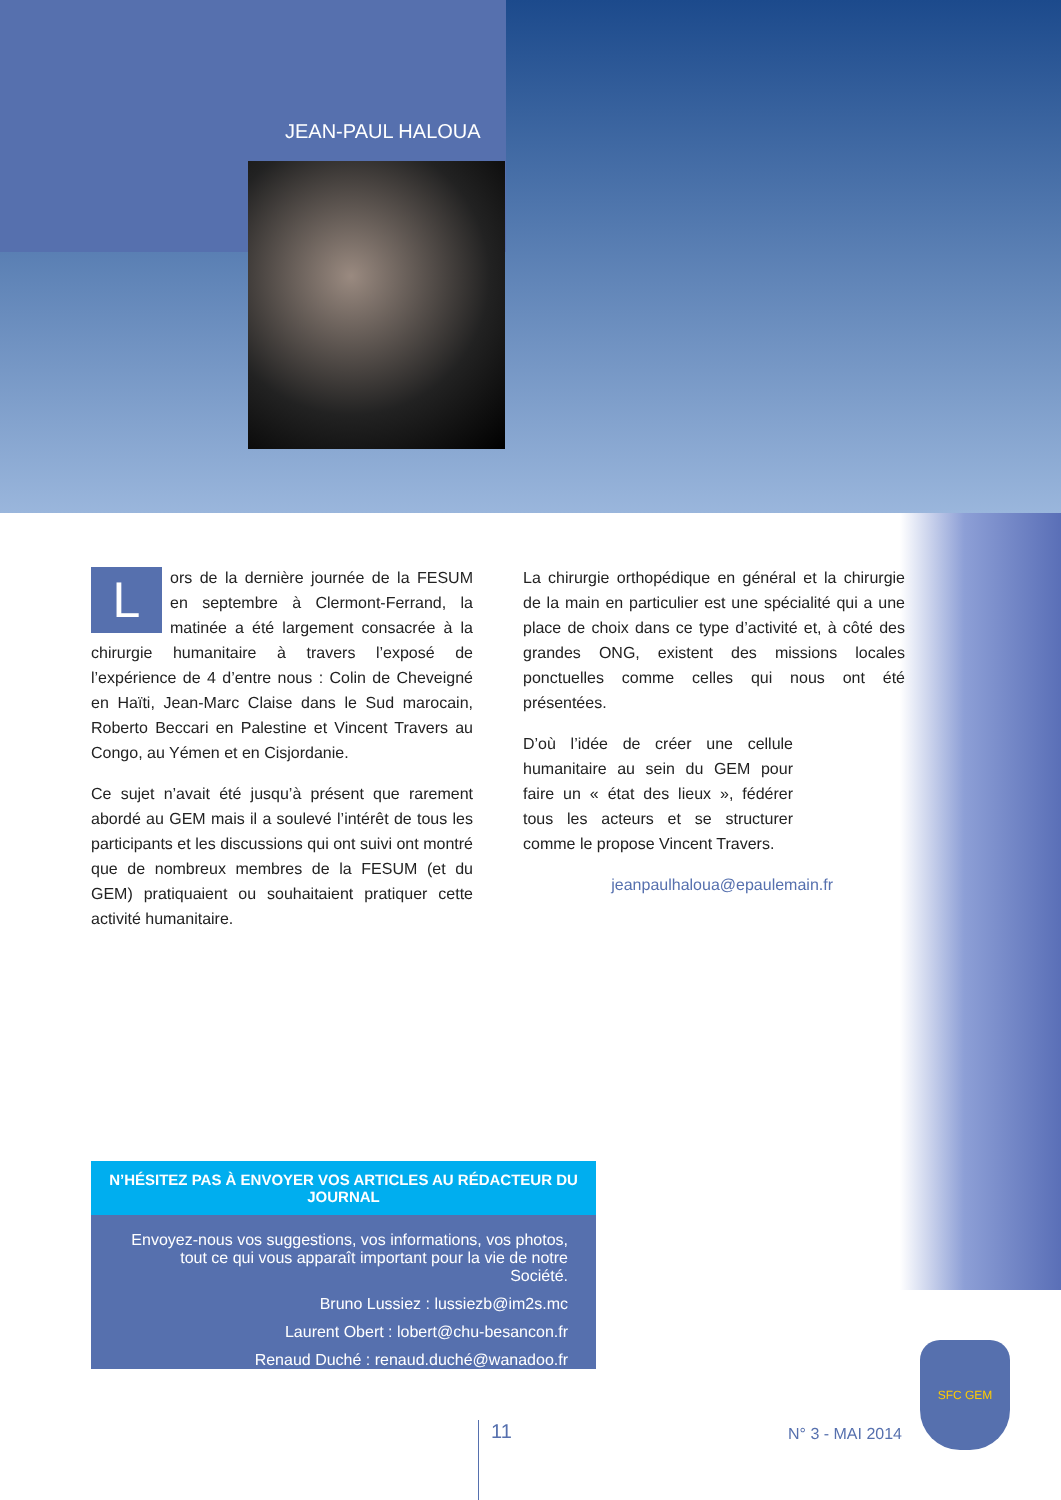JEAN-PAUL HALOUA
Lors de la dernière journée de la FESUM en septembre à Clermont-Ferrand, la matinée a été largement consacrée à la chirurgie humanitaire à travers l’exposé de l’expérience de 4 d’entre nous : Colin de Cheveigné en Haïti, Jean-Marc Claise dans le Sud marocain, Roberto Beccari en Palestine et Vincent Travers au Congo, au Yémen et en Cisjordanie.
Ce sujet n’avait été jusqu’à présent que rarement abordé au GEM mais il a soulevé l’intérêt de tous les participants et les discussions qui ont suivi ont montré que de nombreux membres de la FESUM (et du GEM) pratiquaient ou souhaitaient pratiquer cette activité humanitaire.
La chirurgie orthopédique en général et la chirurgie de la main en particulier est une spécialité qui a une place de choix dans ce type d’activité et, à côté des grandes ONG, existent des missions locales ponctuelles comme celles qui nous ont été présentées.
D’où l’idée de créer une cellule humanitaire au sein du GEM pour faire un « état des lieux », fédérer tous les acteurs et se structurer comme le propose Vincent Travers.
jeanpaulhaloua@epaulemain.fr
N’HÉSITEZ PAS À ENVOYER VOS ARTICLES AU RÉDACTEUR DU JOURNAL
Envoyez-nous vos suggestions, vos informations, vos photos, tout ce qui vous apparaît important pour la vie de notre Société.
Bruno Lussiez : lussiezb@im2s.mc
Laurent Obert : lobert@chu-besancon.fr
Renaud Duché : renaud.duché@wanadoo.fr
11 N° 3 - MAI 2014
SFC GEM